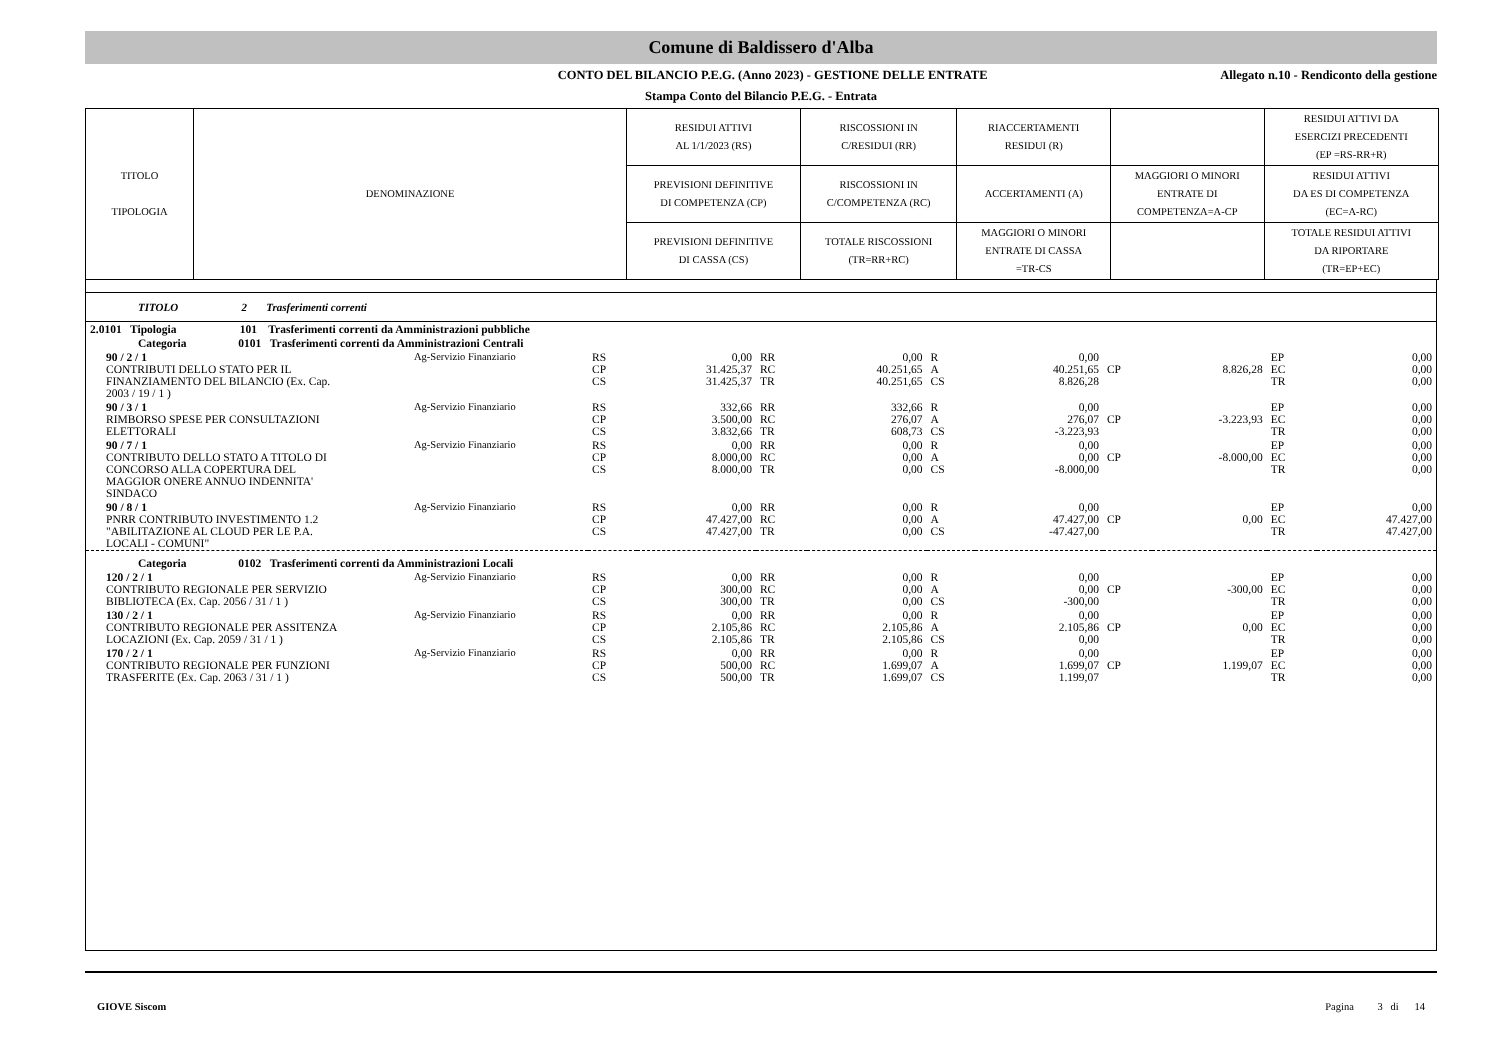Comune di Baldissero d'Alba
CONTO DEL BILANCIO P.E.G. (Anno 2023) - GESTIONE DELLE ENTRATE
Allegato n.10 - Rendiconto della gestione
Stampa Conto del Bilancio P.E.G. - Entrata
| TITOLO TIPOLOGIA | DENOMINAZIONE | RESIDUI ATTIVI AL 1/1/2023 (RS) | RISCOSSIONI IN C/RESIDUI (RR) | RIACCERTAMENTI RESIDUI (R) | | RESIDUI ATTIVI DA ESERCIZI PRECEDENTI (EP =RS-RR+R) |
| | | PREVISIONI DEFINITIVE DI COMPETENZA (CP) | RISCOSSIONI IN C/COMPETENZA (RC) | ACCERTAMENTI (A) | MAGGIORI O MINORI ENTRATE DI COMPETENZA=A-CP | RESIDUI ATTIVI DA ES DI COMPETENZA (EC=A-RC) |
| | | PREVISIONI DEFINITIVE DI CASSA (CS) | TOTALE RISCOSSIONI (TR=RR+RC) | MAGGIORI O MINORI ENTRATE DI CASSA =TR-CS | | TOTALE RESIDUI ATTIVI DA RIPORTARE (TR=EP+EC) |
TITOLO 2 Trasferimenti correnti
| 2.0101 Tipologia 101 Trasferimenti correnti da Amministrazioni pubbliche | | | | | | | | | | | |
| Categoria 0101 Trasferimenti correnti da Amministrazioni Centrali | | | | | | | | | | | |
| 90 / 2 / 1 CONTRIBUTI DELLO STATO PER IL FINANZIAMENTO DEL BILANCIO (Ex. Cap. 2003 / 19 / 1 ) | Ag-Servizio Finanziario | RS CP CS | 0,00 31.425,37 31.425,37 | RR RC TR | 0,00 40.251,65 40.251,65 | R A CS | 0,00 40.251,65 8.826,28 | CP | 8.826,28 | EP EC TR | 0,00 0,00 0,00 |
| 90 / 3 / 1 RIMBORSO SPESE PER CONSULTAZIONI ELETTORALI | Ag-Servizio Finanziario | RS CP CS | 332,66 3.500,00 3.832,66 | RR RC TR | 332,66 276,07 608,73 | R A CS | 0,00 276,07 -3.223,93 | CP | -3.223,93 | EP EC TR | 0,00 0,00 0,00 |
| 90 / 7 / 1 CONTRIBUTO DELLO STATO A TITOLO DI CONCORSO ALLA COPERTURA DEL MAGGIOR ONERE ANNUO INDENNITA' SINDACO | Ag-Servizio Finanziario | RS CP CS | 0,00 8.000,00 8.000,00 | RR RC TR | 0,00 0,00 0,00 | R A CS | 0,00 0,00 -8.000,00 | CP | -8.000,00 | EP EC TR | 0,00 0,00 0,00 |
| 90 / 8 / 1 PNRR CONTRIBUTO INVESTIMENTO 1.2 "ABILITAZIONE AL CLOUD PER LE P.A. LOCALI - COMUNI" | Ag-Servizio Finanziario | RS CP CS | 0,00 47.427,00 47.427,00 | RR RC TR | 0,00 0,00 0,00 | R A CS | 0,00 47.427,00 -47.427,00 | CP | 0,00 | EP EC TR | 0,00 47.427,00 47.427,00 |
| Categoria 0102 Trasferimenti correnti da Amministrazioni Locali | | | | | | | | | | | |
| 120 / 2 / 1 CONTRIBUTO REGIONALE PER SERVIZIO BIBLIOTECA (Ex. Cap. 2056 / 31 / 1 ) | Ag-Servizio Finanziario | RS CP CS | 0,00 300,00 300,00 | RR RC TR | 0,00 0,00 0,00 | R A CS | 0,00 0,00 -300,00 | CP | -300,00 | EP EC TR | 0,00 0,00 0,00 |
| 130 / 2 / 1 CONTRIBUTO REGIONALE PER ASSITENZA LOCAZIONI (Ex. Cap. 2059 / 31 / 1 ) | Ag-Servizio Finanziario | RS CP CS | 0,00 2.105,86 2.105,86 | RR RC TR | 0,00 2.105,86 2.105,86 | R A CS | 0,00 2.105,86 0,00 | CP | 0,00 | EP EC TR | 0,00 0,00 0,00 |
| 170 / 2 / 1 CONTRIBUTO REGIONALE PER FUNZIONI TRASFERITE (Ex. Cap. 2063 / 31 / 1 ) | Ag-Servizio Finanziario | RS CP CS | 0,00 500,00 500,00 | RR RC TR | 0,00 1.699,07 1.699,07 | R A CS | 0,00 1.699,07 1.199,07 | CP | 1.199,07 | EP EC TR | 0,00 0,00 0,00 |
GIOVE Siscom Pagina 3 di 14